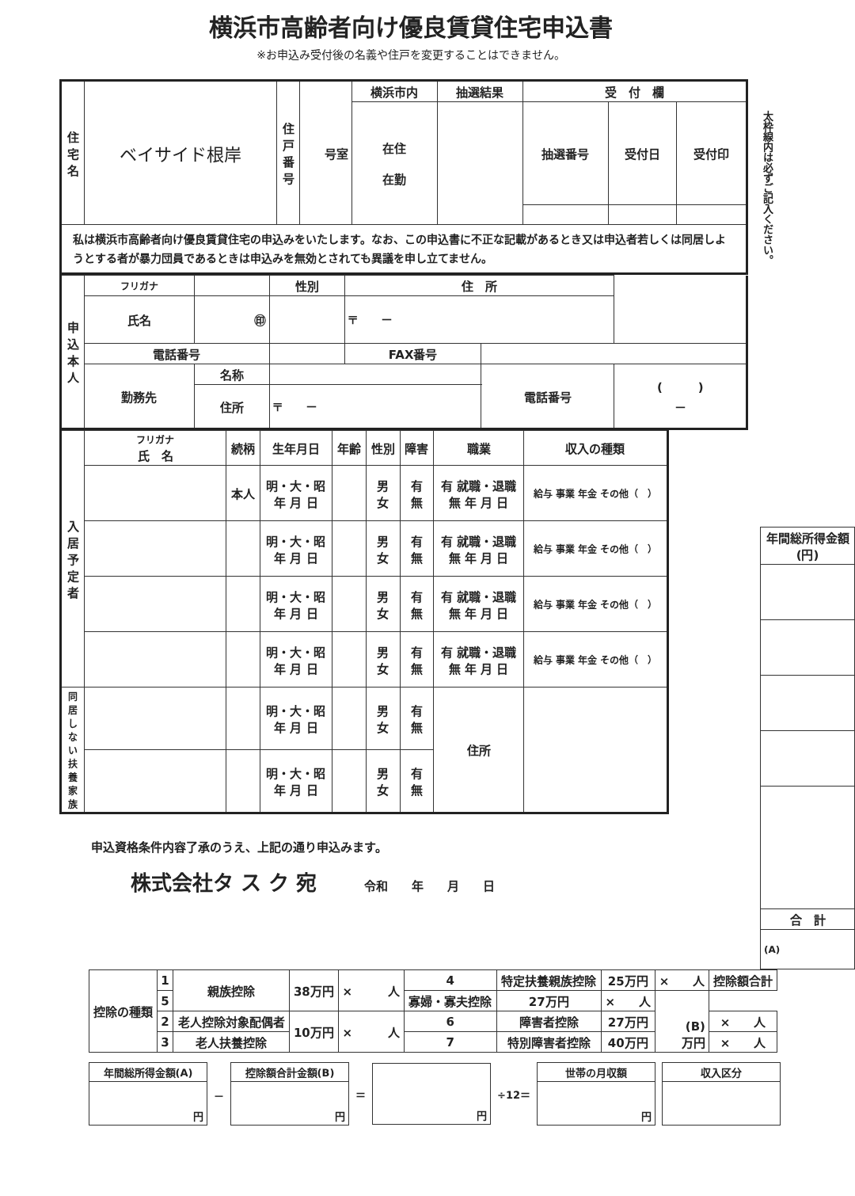横浜市高齢者向け優良賃貸住宅申込書
※お申込み受付後の名義や住戸を変更することはできません。
| 住宅名 | ベイサイド根岸 | 住戸番号 | 号室 | 横浜市内 | 抽選結果 | 受 付 欄 | | |
| | | | | 在住 在勤 | | 抽選番号 | 受付日 | 受付印 |
| 私は横浜市高齢者向け優良賃貸住宅の申込みをいたします。なお、この申込書に不正な記載があるとき又は申込者若しくは同居しようとする者が暴力団員であるときは申込みを無効とされても異議を申し立てません。 | | | | | | | | |
| 申込本人 | フリガナ | | | 性別 | 住 所 | | | |
| | 氏名 | ㊞ | | | 〒 － | | | |
| | 電話番号 | | | | FAX番号 | | | |
| | 勤務先 | 名称 | | | | | 電話番号 | ( ) － |
| | | 住所 | 〒 － | | | | | |
| 入居予定者 | フリガナ 氏 名 | 続柄 | 生年月日 | 年齢 | 性別 | 障害 | 職業 | 収入の種類 |
| --- | --- | --- | --- | --- | --- | --- | --- | --- |
| | | 本人 | 明・大・昭 年 月 日 | | 男 女 | 有 無 | 有 就職・退職 無 年 月 日 | 給与 事業 年金 その他（ ） |
| | | | 明・大・昭 年 月 日 | | 男 女 | 有 無 | 有 就職・退職 無 年 月 日 | 給与 事業 年金 その他（ ） |
| | | | 明・大・昭 年 月 日 | | 男 女 | 有 無 | 有 就職・退職 無 年 月 日 | 給与 事業 年金 その他（ ） |
| | | | 明・大・昭 年 月 日 | | 男 女 | 有 無 | 有 就職・退職 無 年 月 日 | 給与 事業 年金 その他（ ） |
| 同居しない扶養家族 | | | 明・大・昭 年 月 日 | | 男 女 | 有 無 | 住所 | |
| | | | 明・大・昭 年 月 日 | | 男 女 | 有 無 | | |
申込資格条件内容了承のうえ、上記の通り申込みます。
株式会社タ ス ク 宛　　　　令和　　年　　月　　日
太枠線内は必ずご記入ください。
| 年間総所得金額(円) |
| --- |
| 合 計 |
| (A) |
| 控除の種類 | 1 | 親族控除 | 38万円 | × 人 | 4 | 特定扶養親族控除 | 25万円 | × 人 | 控除額合計 |
| | 5 | | | | 寡婦・寡夫控除 | 27万円 | × 人 | (B) 万円 | |
| | 2 | 老人控除対象配偶者 | 10万円 | × 人 | 6 | 障害者控除 | 27万円 | | × 人 |
| | 3 | 老人扶養控除 | | | 7 | 特別障害者控除 | 40万円 | | × 人 |
| 年間総所得金額(A) |
| --- |
| 円 |
－
| 控除額合計金額(B) |
| --- |
| 円 |
＝
| 円 |
÷12＝
| 世帯の月収額 |
| --- |
| 円 |
| 収入区分 |
| --- |